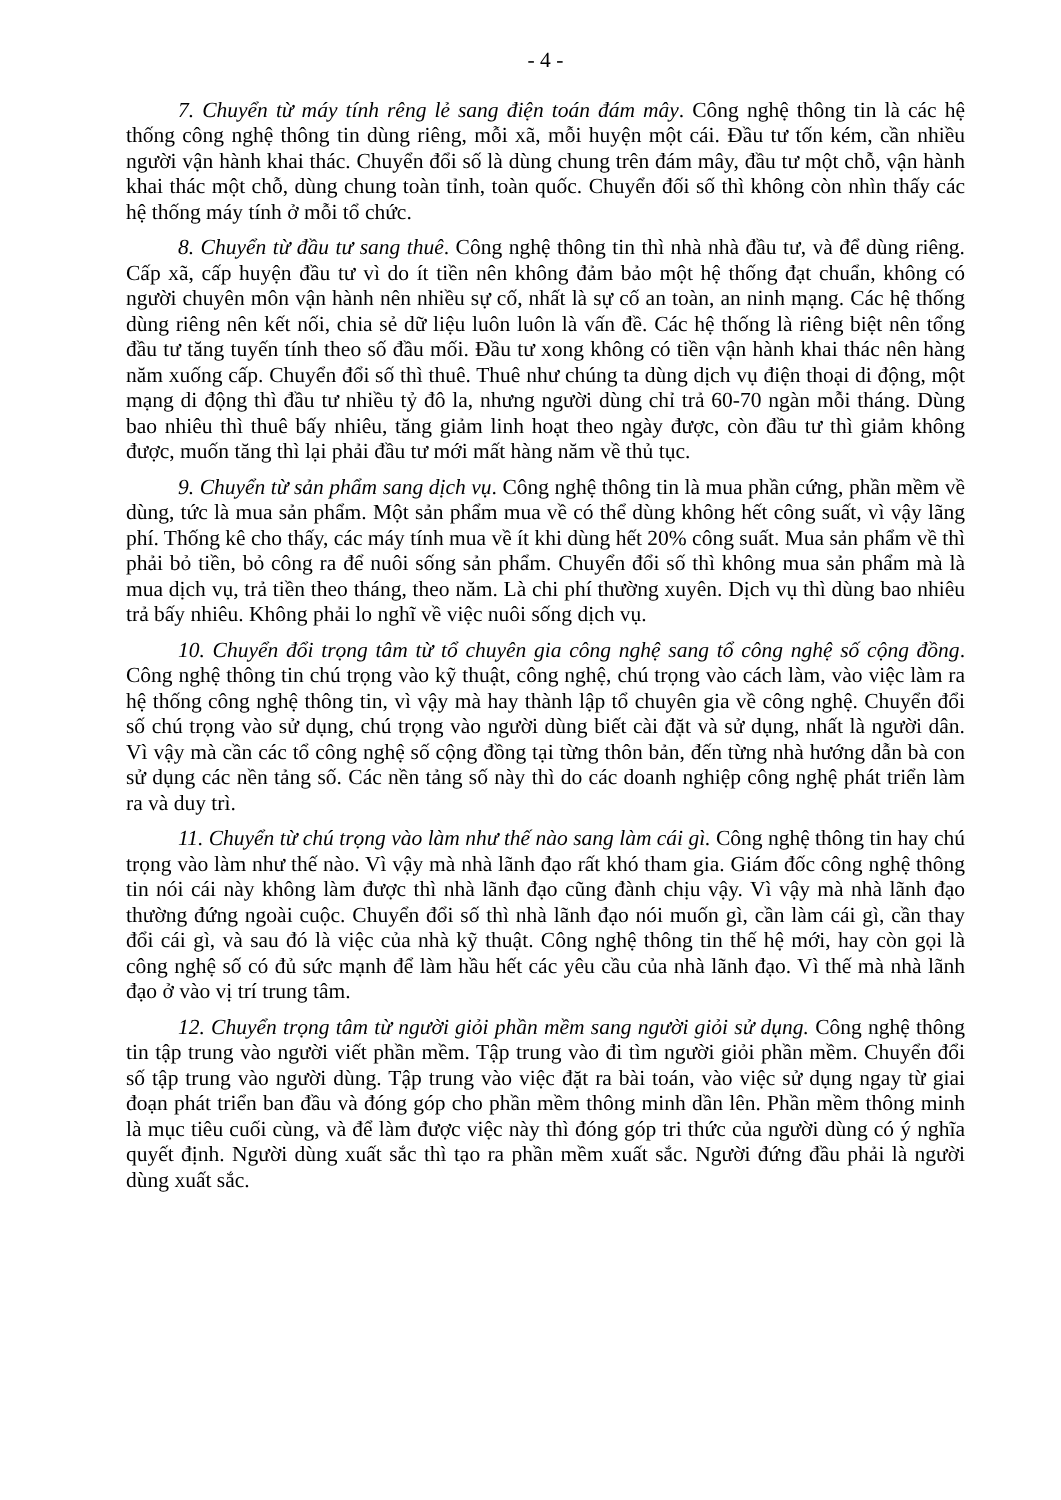- 4 -
7. Chuyển từ máy tính rêng lẻ sang điện toán đám mây. Công nghệ thông tin là các hệ thống công nghệ thông tin dùng riêng, mỗi xã, mỗi huyện một cái. Đầu tư tốn kém, cần nhiều người vận hành khai thác. Chuyển đổi số là dùng chung trên đám mây, đầu tư một chỗ, vận hành khai thác một chỗ, dùng chung toàn tỉnh, toàn quốc. Chuyển đối số thì không còn nhìn thấy các hệ thống máy tính ở mỗi tổ chức.
8. Chuyển từ đầu tư sang thuê. Công nghệ thông tin thì nhà nhà đầu tư, và để dùng riêng. Cấp xã, cấp huyện đầu tư vì do ít tiền nên không đảm bảo một hệ thống đạt chuẩn, không có người chuyên môn vận hành nên nhiều sự cố, nhất là sự cố an toàn, an ninh mạng. Các hệ thống dùng riêng nên kết nối, chia sẻ dữ liệu luôn luôn là vấn đề. Các hệ thống là riêng biệt nên tổng đầu tư tăng tuyến tính theo số đầu mối. Đầu tư xong không có tiền vận hành khai thác nên hàng năm xuống cấp. Chuyển đổi số thì thuê. Thuê như chúng ta dùng dịch vụ điện thoại di động, một mạng di động thì đầu tư nhiều tỷ đô la, nhưng người dùng chỉ trả 60-70 ngàn mỗi tháng. Dùng bao nhiêu thì thuê bấy nhiêu, tăng giảm linh hoạt theo ngày được, còn đầu tư thì giảm không được, muốn tăng thì lại phải đầu tư mới mất hàng năm về thủ tục.
9. Chuyển từ sản phẩm sang dịch vụ. Công nghệ thông tin là mua phần cứng, phần mềm về dùng, tức là mua sản phẩm. Một sản phẩm mua về có thể dùng không hết công suất, vì vậy lãng phí. Thống kê cho thấy, các máy tính mua về ít khi dùng hết 20% công suất. Mua sản phẩm về thì phải bỏ tiền, bỏ công ra để nuôi sống sản phẩm. Chuyển đổi số thì không mua sản phẩm mà là mua dịch vụ, trả tiền theo tháng, theo năm. Là chi phí thường xuyên. Dịch vụ thì dùng bao nhiêu trả bấy nhiêu. Không phải lo nghĩ về việc nuôi sống dịch vụ.
10. Chuyển đổi trọng tâm từ tổ chuyên gia công nghệ sang tổ công nghệ số cộng đồng. Công nghệ thông tin chú trọng vào kỹ thuật, công nghệ, chú trọng vào cách làm, vào việc làm ra hệ thống công nghệ thông tin, vì vậy mà hay thành lập tổ chuyên gia về công nghệ. Chuyển đổi số chú trọng vào sử dụng, chú trọng vào người dùng biết cài đặt và sử dụng, nhất là người dân. Vì vậy mà cần các tổ công nghệ số cộng đồng tại từng thôn bản, đến từng nhà hướng dẫn bà con sử dụng các nền tảng số. Các nền tảng số này thì do các doanh nghiệp công nghệ phát triển làm ra và duy trì.
11. Chuyển từ chú trọng vào làm như thế nào sang làm cái gì. Công nghệ thông tin hay chú trọng vào làm như thế nào. Vì vậy mà nhà lãnh đạo rất khó tham gia. Giám đốc công nghệ thông tin nói cái này không làm được thì nhà lãnh đạo cũng đành chịu vậy. Vì vậy mà nhà lãnh đạo thường đứng ngoài cuộc. Chuyển đổi số thì nhà lãnh đạo nói muốn gì, cần làm cái gì, cần thay đổi cái gì, và sau đó là việc của nhà kỹ thuật. Công nghệ thông tin thế hệ mới, hay còn gọi là công nghệ số có đủ sức mạnh để làm hầu hết các yêu cầu của nhà lãnh đạo. Vì thế mà nhà lãnh đạo ở vào vị trí trung tâm.
12. Chuyển trọng tâm từ người giỏi phần mềm sang người giỏi sử dụng. Công nghệ thông tin tập trung vào người viết phần mềm. Tập trung vào đi tìm người giỏi phần mềm. Chuyển đổi số tập trung vào người dùng. Tập trung vào việc đặt ra bài toán, vào việc sử dụng ngay từ giai đoạn phát triển ban đầu và đóng góp cho phần mềm thông minh dần lên. Phần mềm thông minh là mục tiêu cuối cùng, và để làm được việc này thì đóng góp tri thức của người dùng có ý nghĩa quyết định. Người dùng xuất sắc thì tạo ra phần mềm xuất sắc. Người đứng đầu phải là người dùng xuất sắc.